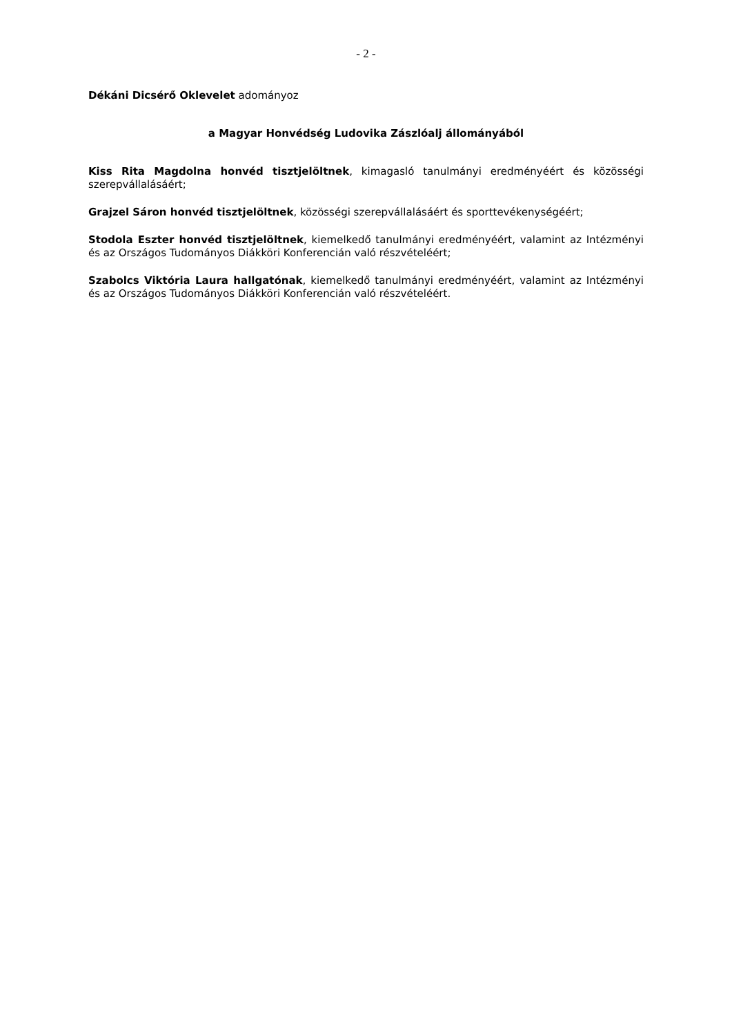- 2 -
Dékáni Dicsérő Oklevelet adományoz
a Magyar Honvédség Ludovika Zászlóalj állományából
Kiss Rita Magdolna honvéd tisztjelöltnek, kimagasló tanulmányi eredményéért és közösségi szerepvállalásáért;
Grajzel Sáron honvéd tisztjelöltnek, közösségi szerepvállalásáért és sporttevékenységéért;
Stodola Eszter honvéd tisztjelöltnek, kiemelkedő tanulmányi eredményéért, valamint az Intézményi és az Országos Tudományos Diákköri Konferencián való részvételéért;
Szabolcs Viktória Laura hallgatónak, kiemelkedő tanulmányi eredményéért, valamint az Intézményi és az Országos Tudományos Diákköri Konferencián való részvételéért.